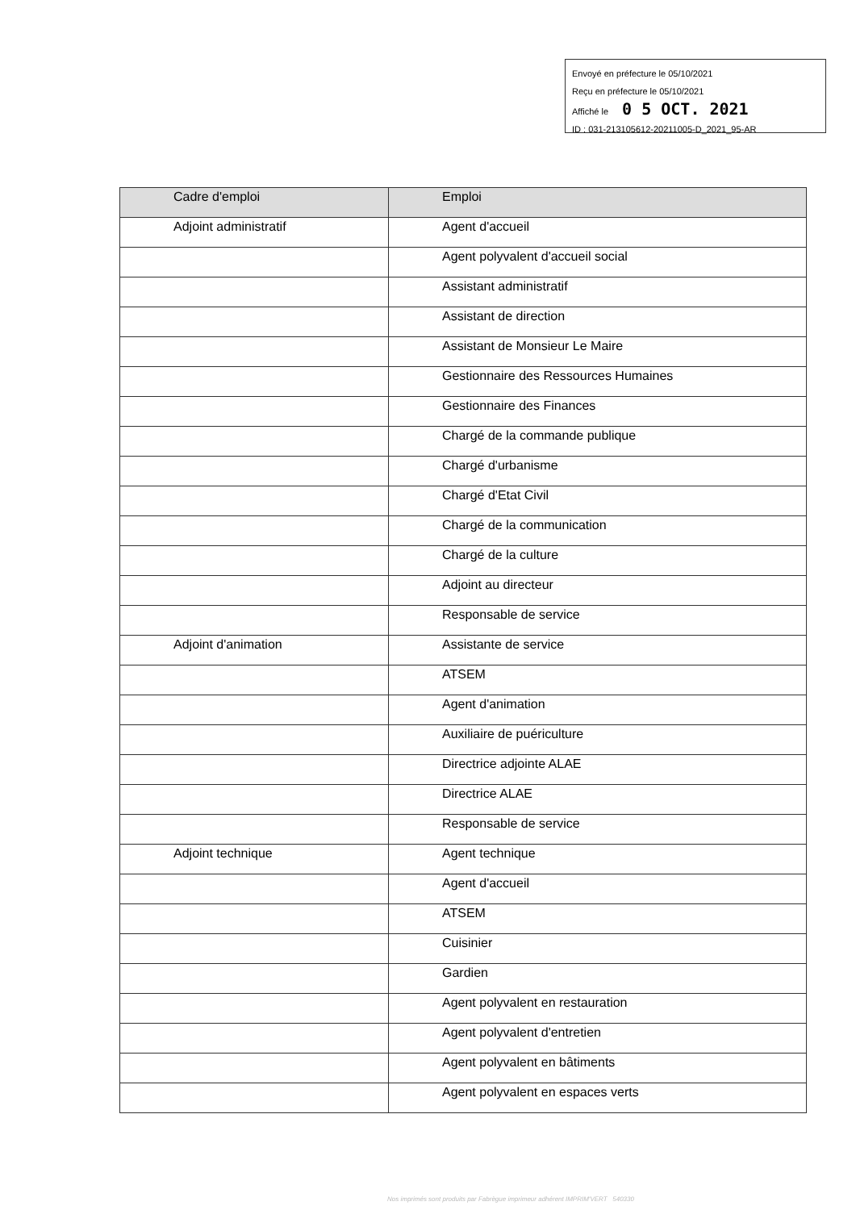Envoyé en préfecture le 05/10/2021
Reçu en préfecture le 05/10/2021
Affiché le 0 5 OCT. 2021
ID : 031-213105612-20211005-D_2021_95-AR
| Cadre d'emploi | Emploi |
| --- | --- |
| Adjoint administratif | Agent d'accueil |
| | Agent polyvalent d'accueil social |
| | Assistant administratif |
| | Assistant de direction |
| | Assistant de Monsieur Le Maire |
| | Gestionnaire des Ressources Humaines |
| | Gestionnaire des Finances |
| | Chargé de la commande publique |
| | Chargé d'urbanisme |
| | Chargé d'Etat Civil |
| | Chargé de la communication |
| | Chargé de la culture |
| | Adjoint au directeur |
| | Responsable de service |
| Adjoint d'animation | Assistante de service |
| | ATSEM |
| | Agent d'animation |
| | Auxiliaire de puériculture |
| | Directrice adjointe ALAE |
| | Directrice ALAE |
| | Responsable de service |
| Adjoint technique | Agent technique |
| | Agent d'accueil |
| | ATSEM |
| | Cuisinier |
| | Gardien |
| | Agent polyvalent en restauration |
| | Agent polyvalent d'entretien |
| | Agent polyvalent en bâtiments |
| | Agent polyvalent en espaces verts |
Nos imprimés sont produits par Fabrègue imprimeur adhérent IMPRIM'VERT 540330